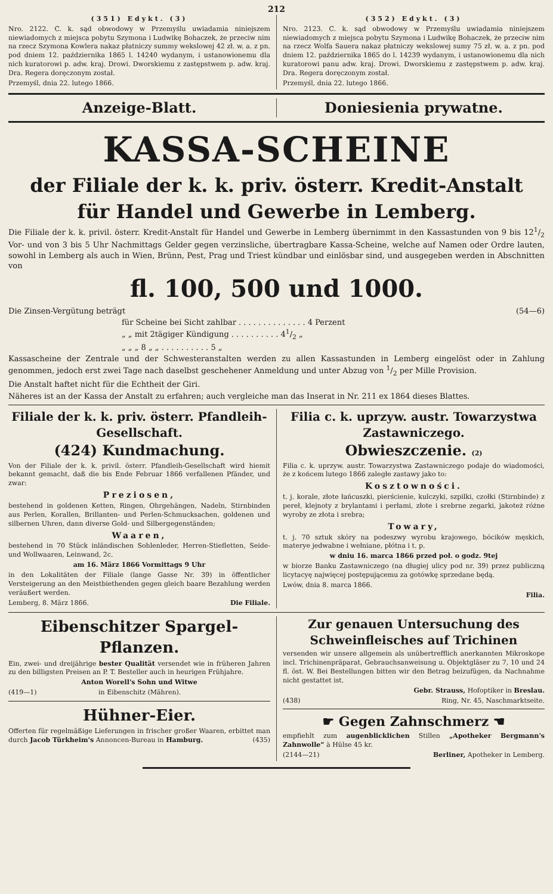212
(351) Edykt. (3)
Nro. 2122. C. k. sąd obwodowy w Przemyślu uwiadamia niniejszem niewiadomych z miejsca pobytu Szymona i Ludwikę Bohaczek, że przeciw nim na rzecz Szymona Kowlera nakaz płatniczy summy wekslowej 42 zł. w. a. z pn. pod dniem 12. października 1865 l. 14240 wydanym, i ustanowionemu dla nich kuratorowi p. adw. kraj. Drowi. Dworskiemu z zastępstwem p. adw. kraj. Dra. Regera doręczonym został.
Przemyśl, dnia 22. lutego 1866.
(352) Edykt. (3)
Nro. 2123. C. k. sąd obwodowy w Przemyślu uwiadamia niniejszem niewiadomych z miejsca pobytu Szymona i Ludwikę Bohaczek, że przeciw nim na rzecz Wolfa Sauera nakaz płatniczy wekslowej sumy 75 zł. w. a. z pn. pod dniem 12. października 1865 do l. 14239 wydanym, i ustanowionemu dla nich kuratorowi panu adw. kraj. Drowi. Dworskiemu z zastępstwem p. adw. kraj. Dra. Regera doręczonym został.
Przemyśl, dnia 22. lutego 1866.
Anzeige-Blatt. Doniesienia prywatne.
KASSA-SCHEINE
der Filiale der k. k. priv. österr. Kredit-Anstalt
für Handel und Gewerbe in Lemberg.
Die Filiale der k. k. privil. österr. Kredit-Anstalt für Handel und Gewerbe in Lemberg übernimmt in den Kassastunden von 9 bis 121/2 Vor- und von 3 bis 5 Uhr Nachmittags Gelder gegen verzinsliche, übertragbare Kassa-Scheine, welche auf Namen oder Ordre lauten, sowohl in Lemberg als auch in Wien, Brünn, Pest, Prag und Triest kündbar und einlösbar sind, und ausgegeben werden in Abschnitten von
fl. 100, 500 und 1000.
Die Zinsen-Vergütung beträgt (54—6)
für Scheine bei Sicht zahlbar . . . . . . . . . . . . . . 4 Perzent
„ „ mit 2tägiger Kündigung . . . . . . . . . . 41/2 „
„ „ „ 8 „ „ . . . . . . . . . . 5 „
Kassascheine der Zentrale und der Schwesteranstalten werden zu allen Kassastunden in Lemberg eingelöst oder in Zahlung genommen, jedoch erst zwei Tage nach daselbst geschehener Anmeldung und unter Abzug von 1/2 per Mille Provision.
Die Anstalt haftet nicht für die Echtheit der Giri.
Näheres ist an der Kassa der Anstalt zu erfahren; auch vergleiche man das Inserat in Nr. 211 ex 1864 dieses Blattes.
Filiale der k. k. priv. österr. Pfandleih-Gesellschaft.
(424) Kundmachung.
Von der Filiale der k. k. privil. österr. Pfandleih-Gesellschaft wird hiemit bekannt gemacht, daß die bis Ende Februar 1866 verfallenen Pfänder, und zwar:
Preziosen,
bestehend in goldenen Ketten, Ringen, Ohrgehängen, Nadeln, Stirnbinden aus Perlen, Korallen, Brillanten- und Perlen-Schmucksachen, goldenen und silbernen Uhren, dann diverse Gold- und Silbergegenständen;
Waaren,
bestehend in 70 Stück inländischen Sohlenleder, Herren-Stiefletten, Seide- und Wollwaaren, Leinwand, 2c.
am 16. März 1866 Vormittags 9 Uhr
in den Lokalitäten der Filiale (lange Gasse Nr. 39) in öffentlicher Versteigerung an den Meistbiethenden gegen gleich baare Bezahlung werden veräußert werden.
Lemberg, 8. März 1866. Die Filiale.
Filia c. k. uprzyw. austr. Towarzystwa Zastawniczego.
Obwieszczenie. (2)
Filia c. k. uprzyw. austr. Towarzystwa Zastawniczego podaje do wiadomości, że z końcem lutego 1866 zaległe zastawy jako to:
Kosztowności.
t. j. korale, złote łańcuszki, pierścienie, kulczyki, szpilki, czołki (Stirnbinde) z pereł, klejnoty z brylantami i perłami, złote i srebrne zegarki, jakoteż różne wyroby ze złota i srebra;
Towary,
t. j. 70 sztuk skóry na podeszwy wyrobu krajowego, bócików męskich, materye jedwabne i wełniane, płótna i t. p.
w dniu 16. marca 1866 przed poł. o godz. 9tej
w biorze Banku Zastawniczego (na długiej ulicy pod nr. 39) przez publiczną licytacyę najwięcej postępującemu za gotówkę sprzedane będą.
Lwów, dnia 8. marca 1866.
Filia.
Eibenschitzer Spargel-Pflanzen.
Ein, zwei- und dreijährige bester Qualität versendet wie in früheren Jahren zu den billigsten Preisen an P. T. Besteller auch in heurigen Frühjahre.
Anton Worell's Sohn und Witwe
(419—1) in Eibenschitz (Mähren).
Hühner-Eier.
Offerten für regelmäßige Lieferungen in frischer großer Waaren, erbittet man durch Jacob Türkheim's Annoncen-Bureau in Hamburg. (435)
Zur genauen Untersuchung des Schweinfleisches auf Trichinen
versenden wir unsere allgemein als unübertrefflich anerkannten Mikroskope incl. Trichinenpräparat, Gebrauchsanweisung u. Objektgläser zu 7, 10 und 24 fl. öst. W. Bei Bestellungen bitten wir den Betrag beizufügen, da Nachnahme nicht gestattet ist.
Gebr. Strauss, Hofoptiker in Breslau.
(438) Ring, Nr. 45, Naschmarktseite.
☛ Gegen Zahnschmerz ☚
empfiehlt zum augenblicklichen Stillen „Apotheker Bergmann's Zahnwolle“ à Hülse 45 kr.
(2144—21) Berliner, Apotheker in Lemberg.